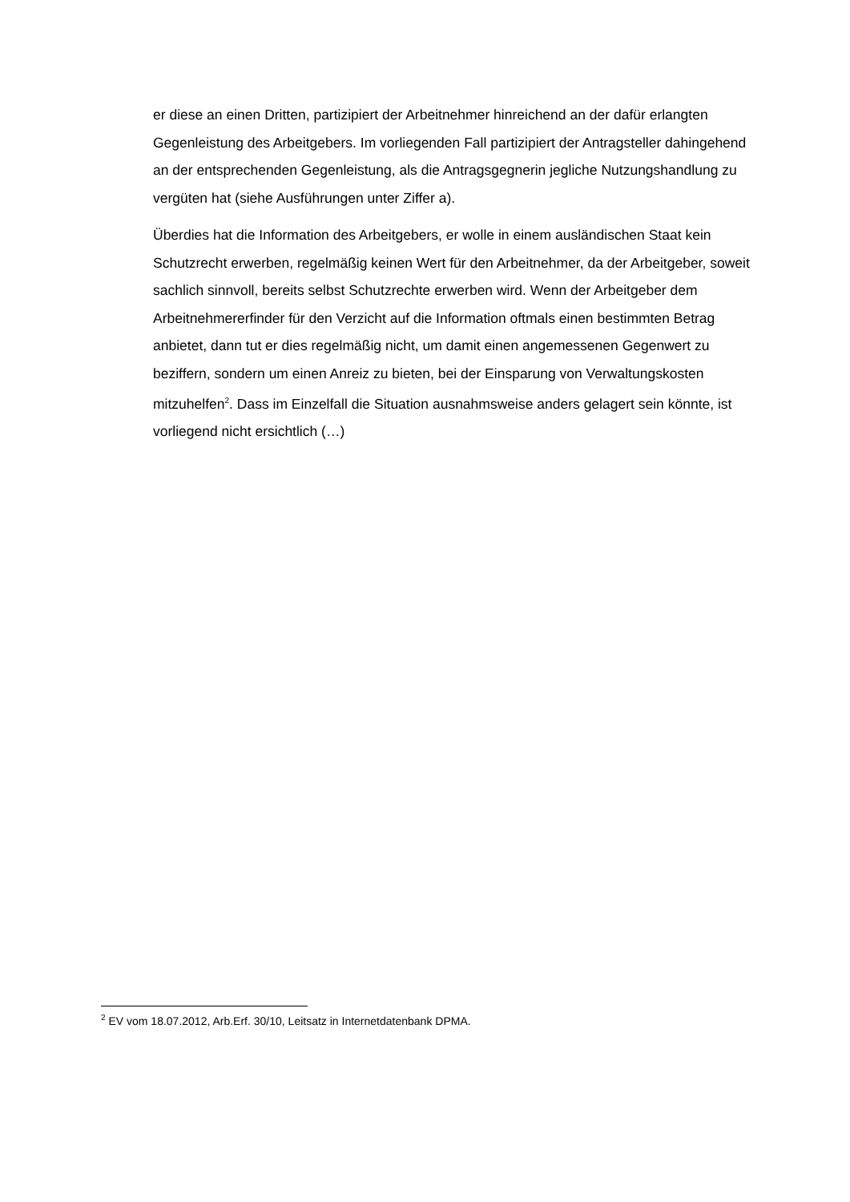er diese an einen Dritten, partizipiert der Arbeitnehmer hinreichend an der dafür erlangten Gegenleistung des Arbeitgebers. Im vorliegenden Fall partizipiert der Antragsteller dahingehend an der entsprechenden Gegenleistung, als die Antragsgegnerin jegliche Nutzungshandlung zu vergüten hat (siehe Ausführungen unter Ziffer a).
Überdies hat die Information des Arbeitgebers, er wolle in einem ausländischen Staat kein Schutzrecht erwerben, regelmäßig keinen Wert für den Arbeitnehmer, da der Arbeitgeber, soweit sachlich sinnvoll, bereits selbst Schutzrechte erwerben wird. Wenn der Arbeitgeber dem Arbeitnehmererfinder für den Verzicht auf die Information oftmals einen bestimmten Betrag anbietet, dann tut er dies regelmäßig nicht, um damit einen angemessenen Gegenwert zu beziffern, sondern um einen Anreiz zu bieten, bei der Einsparung von Verwaltungskosten mitzuhelfen<sup>2</sup>. Dass im Einzelfall die Situation ausnahmsweise anders gelagert sein könnte, ist vorliegend nicht ersichtlich (…)
<sup>2</sup> EV vom 18.07.2012, Arb.Erf. 30/10, Leitsatz in Internetdatenbank DPMA.